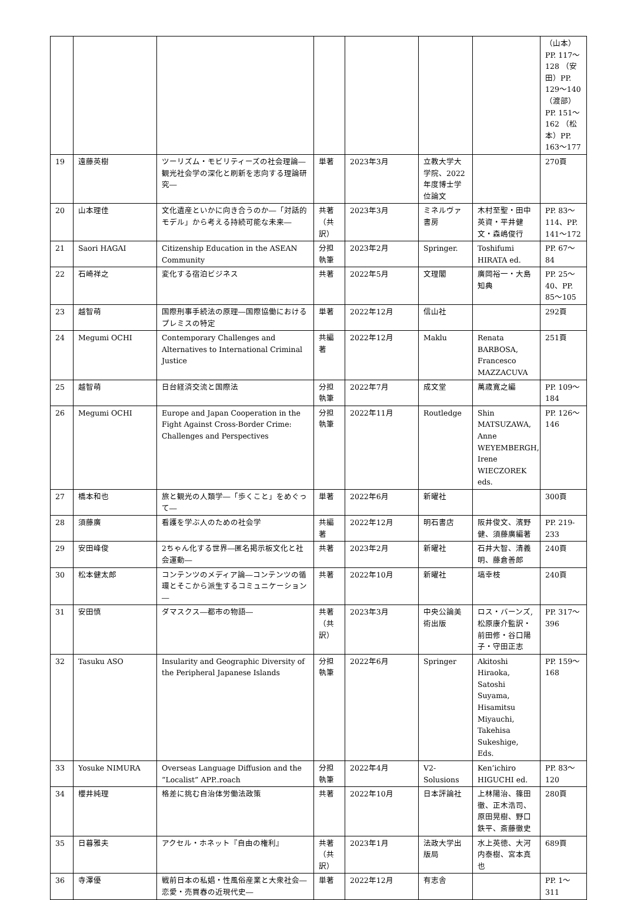| | | | | | | | （山本）PP. 117～128 （安田）PP. 129～140 （渡部）PP. 151～162 （松本）PP. 163～177 |
| 19 | 遠藤英樹 | ツーリズム・モビリティーズの社会理論―観光社会学の深化と刷新を志向する理論研究― | 単著 | 2023年3月 | 立教大学大学院、2022年度博士学位論文 | | 270頁 |
| 20 | 山本理佳 | 文化遺産といかに向き合うのか―「対話的モデル」から考える持続可能な未来― | 共著（共訳） | 2023年3月 | ミネルヴァ書房 | 木村至聖・田中英資・平井健文・森嶋俊行 | PP. 83～114、PP. 141～172 |
| 21 | Saori HAGAI | Citizenship Education in the ASEAN Community | 分担執筆 | 2023年2月 | Springer. | Toshifumi HIRATA ed. | PP. 67～84 |
| 22 | 石崎祥之 | 変化する宿泊ビジネス | 共著 | 2022年5月 | 文理閣 | 廣岡裕一・大島知典 | PP. 25～40、PP. 85～105 |
| 23 | 越智萌 | 国際刑事手続法の原理―国際協働におけるプレミスの特定 | 単著 | 2022年12月 | 信山社 | | 292頁 |
| 24 | Megumi OCHI | Contemporary Challenges and Alternatives to International Criminal Justice | 共編著 | 2022年12月 | Maklu | Renata BARBOSA, Francesco MAZZACUVA | 251頁 |
| 25 | 越智萌 | 日台経済交流と国際法 | 分担執筆 | 2022年7月 | 成文堂 | 萬歳寛之編 | PP. 109～184 |
| 26 | Megumi OCHI | Europe and Japan Cooperation in the Fight Against Cross-Border Crime: Challenges and Perspectives | 分担執筆 | 2022年11月 | Routledge | Shin MATSUZAWA, Anne WEYEMBERGH, Irene WIECZOREK eds. | PP. 126～146 |
| 27 | 橋本和也 | 旅と観光の人類学―「歩くこと」をめぐって― | 単著 | 2022年6月 | 新曜社 | | 300頁 |
| 28 | 須藤廣 | 看護を学ぶ人のための社会学 | 共編著 | 2022年12月 | 明石書店 | 阪井俊文、濱野健、須藤廣編著 | PP. 219-233 |
| 29 | 安田峰俊 | 2ちゃん化する世界―匿名掲示板文化と社会運動― | 共著 | 2023年2月 | 新曜社 | 石井大智、清義明、藤倉善郎 | 240頁 |
| 30 | 松本健太郎 | コンテンツのメディア論―コンテンツの循環とそこから派生するコミュニケーション― | 共著 | 2022年10月 | 新曜社 | 塙幸枝 | 240頁 |
| 31 | 安田慎 | ダマスクス―都市の物語― | 共著（共訳） | 2023年3月 | 中央公論美術出版 | ロス・バーンズ, 松原康介監訳・前田修・谷口陽子・守田正志 | PP. 317～396 |
| 32 | Tasuku ASO | Insularity and Geographic Diversity of the Peripheral Japanese Islands | 分担執筆 | 2022年6月 | Springer | Akitoshi Hiraoka, Satoshi Suyama, Hisamitsu Miyauchi, Takehisa Sukeshige, Eds. | PP. 159～168 |
| 33 | Yosuke NIMURA | Overseas Language Diffusion and the “Localist” APP..roach | 分担執筆 | 2022年4月 | V2-Solusions | Ken’ichiro HIGUCHI ed. | PP. 83～120 |
| 34 | 櫻井純理 | 格差に挑む自治体労働法政策 | 共著 | 2022年10月 | 日本評論社 | 上林陽治、篠田徹、正木浩司、原田晃樹、野口鉄平、斎藤徹史 | 280頁 |
| 35 | 日暮雅夫 | アクセル・ホネット『自由の権利』 | 共著（共訳） | 2023年1月 | 法政大学出版局 | 水上英徳、大河内泰樹、宮本真也 | 689頁 |
| 36 | 寺澤優 | 戦前日本の私娼・性風俗産業と大衆社会―恋愛・売買春の近現代史― | 単著 | 2022年12月 | 有志舎 | | PP. 1～311 |